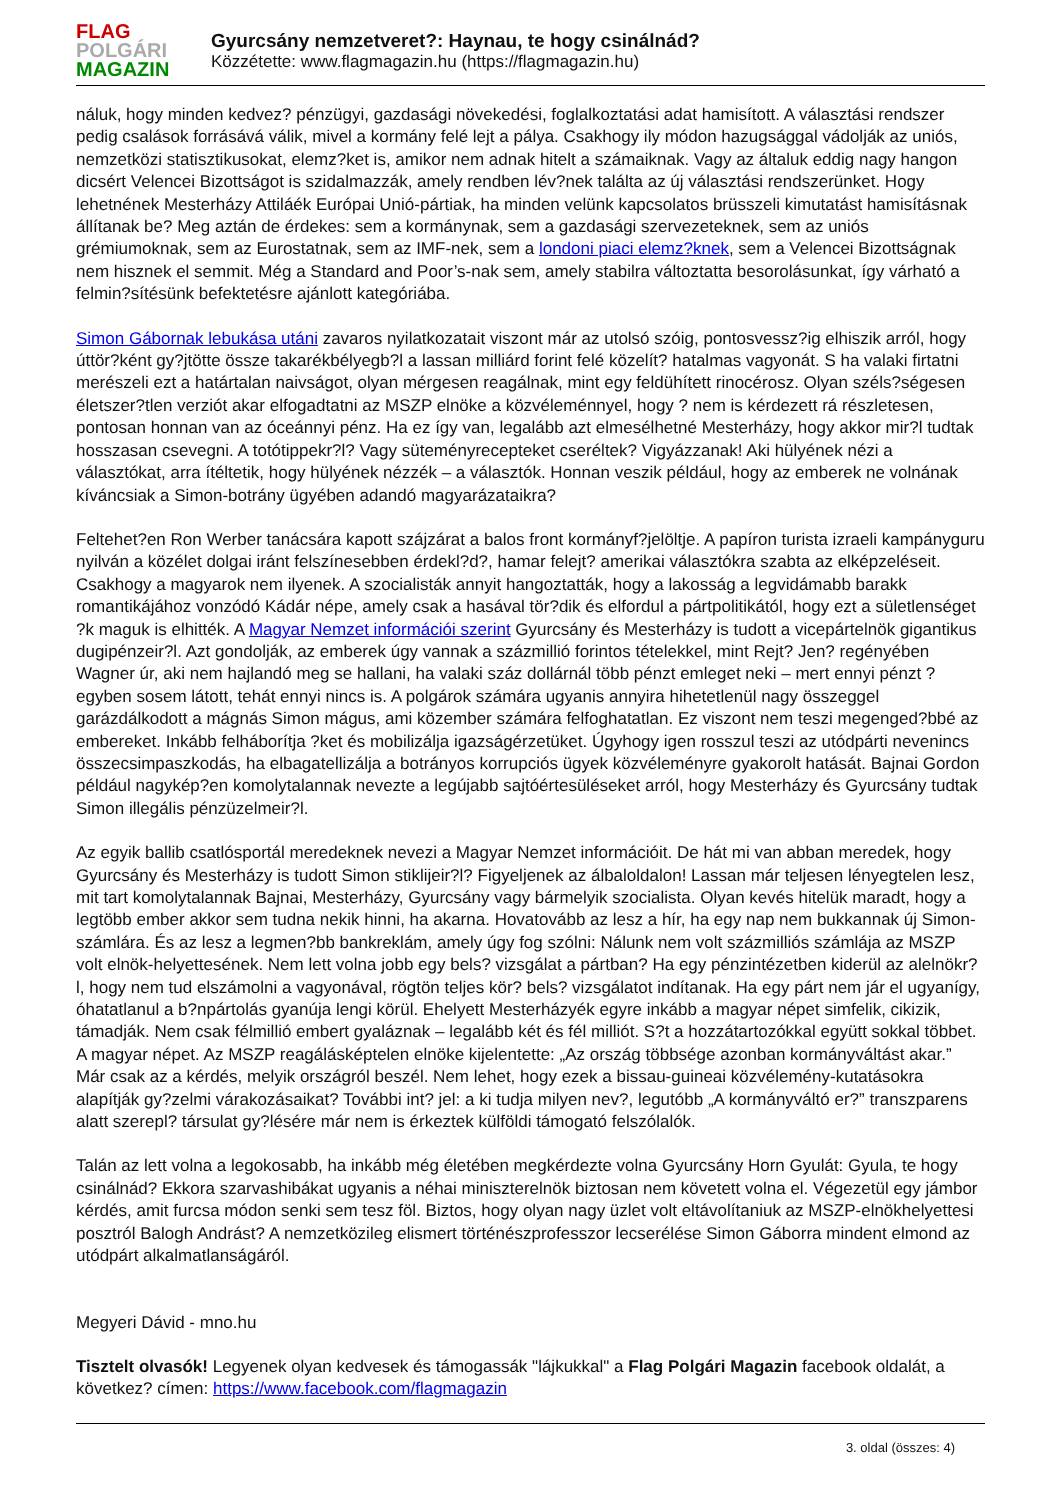FLAG
POLGÁRI
MAGAZIN
Gyurcsány nemzetveret?: Haynau, te hogy csinálnád?
Közzétette: www.flagmagazin.hu (https://flagmagazin.hu)
náluk, hogy minden kedvez? pénzügyi, gazdasági növekedési, foglalkoztatási adat hamisított. A választási rendszer pedig csalások forrásává válik, mivel a kormány felé lejt a pálya. Csakhogy ily módon hazugsággal vádolják az uniós, nemzetközi statisztikusokat, elemz?ket is, amikor nem adnak hitelt a számaiknak. Vagy az általuk eddig nagy hangon dicsért Velencei Bizottságot is szidalmazzák, amely rendben lév?nek találta az új választási rendszerünket. Hogy lehetnének Mesterházy Attiláék Európai Unió-pártiak, ha minden velünk kapcsolatos brüsszeli kimutatást hamisításnak állítanak be? Meg aztán de érdekes: sem a kormánynak, sem a gazdasági szervezeteknek, sem az uniós grémiumoknak, sem az Eurostatnak, sem az IMF-nek, sem a londoni piaci elemz?knek, sem a Velencei Bizottságnak nem hisznek el semmit. Még a Standard and Poor’s-nak sem, amely stabilra változtatta besorolásunkat, így várható a felmin?sítésünk befektetésre ajánlott kategóriába.
Simon Gábornak lebukása utáni zavaros nyilatkozatait viszont már az utolsó szóig, pontosvessz?ig elhiszik arról, hogy úttör?ként gy?jtötte össze takarékbélyegb?l a lassan milliárd forint felé közelít? hatalmas vagyonát. S ha valaki firtatni merészeli ezt a határtalan naivságot, olyan mérgesen reagálnak, mint egy feldühített rinocérosz. Olyan széls?ségesen életszer?tlen verziót akar elfogadtatni az MSZP elnöke a közvéleménnyel, hogy ? nem is kérdezett rá részletesen, pontosan honnan van az óceánnyi pénz. Ha ez így van, legalább azt elmesélhetné Mesterházy, hogy akkor mir?l tudtak hosszasan csevegni. A totótippekr?l? Vagy süteményrecepteket cseréltek? Vigyázzanak! Aki hülyének nézi a választókat, arra ítéltetik, hogy hülyének nézzék – a választók. Honnan veszik például, hogy az emberek ne volnának kíváncsiak a Simon-botrány ügyében adandó magyarázataikra?
Feltehet?en Ron Werber tanácsára kapott szájzárat a balos front kormányf?jelöltje. A papíron turista izraeli kampányguru nyilván a közélet dolgai iránt felszínesebben érdekl?d?, hamar felejt? amerikai választókra szabta az elképzeléseit. Csakhogy a magyarok nem ilyenek. A szocialisták annyit hangoztatták, hogy a lakosság a legvidámabb barakk romantikájához vonzódó Kádár népe, amely csak a hasával tör?dik és elfordul a pártpolitikától, hogy ezt a sületlenséget ?k maguk is elhitték. A Magyar Nemzet információi szerint Gyurcsány és Mesterházy is tudott a vicepártelnök gigantikus dugipénzeir?l. Azt gondolják, az emberek úgy vannak a százmillió forintos tételekkel, mint Rejt? Jen? regényében Wagner úr, aki nem hajlandó meg se hallani, ha valaki száz dollárnál több pénzt emleget neki – mert ennyi pénzt ? egyben sosem látott, tehát ennyi nincs is. A polgárok számára ugyanis annyira hihetetlenül nagy összeggel garázdálkodott a mágnás Simon mágus, ami közember számára felfoghatatlan. Ez viszont nem teszi megenged?bbé az embereket. Inkább felháborítja ?ket és mobilizálja igazságérzetüket. Úgyhogy igen rosszul teszi az utódpárti nevenincs összecsimpaszkodás, ha elbagatellizálja a botrányos korrupciós ügyek közvéleményre gyakorolt hatását. Bajnai Gordon például nagykép?en komolytalannak nevezte a legújabb sajtóértesüléseket arról, hogy Mesterházy és Gyurcsány tudtak Simon illegális pénzüzelmeir?l.
Az egyik ballib csatlósportál meredeknek nevezi a Magyar Nemzet információit. De hát mi van abban meredek, hogy Gyurcsány és Mesterházy is tudott Simon stiklijeir?l? Figyeljenek az álbaloldalon! Lassan már teljesen lényegtelen lesz, mit tart komolytalannak Bajnai, Mesterházy, Gyurcsány vagy bármelyik szocialista. Olyan kevés hitelük maradt, hogy a legtöbb ember akkor sem tudna nekik hinni, ha akarna. Hovatovább az lesz a hír, ha egy nap nem bukkannak új Simon-számlára. És az lesz a legmen?bb bankreklám, amely úgy fog szólni: Nálunk nem volt százmilliós számlája az MSZP volt elnök-helyettesének. Nem lett volna jobb egy bels? vizsgálat a pártban? Ha egy pénzintézetben kiderül az alelnökr?l, hogy nem tud elszámolni a vagyonával, rögtön teljes kör? bels? vizsgálatot indítanak. Ha egy párt nem jár el ugyanígy, óhatatlanul a b?npártolás gyanúja lengi körül. Ehelyett Mesterházyék egyre inkább a magyar népet simfelik, cikizik, támadják. Nem csak félmillió embert gyaláznak – legalább két és fél milliót. S?t a hozzátartozókkal együtt sokkal többet. A magyar népet. Az MSZP reagálásképtelen elnöke kijelentette: „Az ország többsége azonban kormányváltást akar.” Már csak az a kérdés, melyik országról beszél. Nem lehet, hogy ezek a bissau-guineai közvélemény-kutatásokra alapítják gy?zelmi várakozásaikat? További int? jel: a ki tudja milyen nev?, legutóbb „A kormányváltó er?” transzparens alatt szerepl? társulat gy?lésére már nem is érkeztek külföldi támogató felszólalók.
Talán az lett volna a legokosabb, ha inkább még életében megkérdezte volna Gyurcsány Horn Gyulát: Gyula, te hogy csinálnád? Ekkora szarvashibákat ugyanis a néhai miniszterelnök biztosan nem követett volna el. Végezetül egy jámbor kérdés, amit furcsa módon senki sem tesz föl. Biztos, hogy olyan nagy üzlet volt eltávolítaniuk az MSZP-elnökhelyettesi posztról Balogh Andrást? A nemzetközileg elismert történészprofesszor lecserélése Simon Gáborra mindent elmond az utódpárt alkalmatlanságáról.
Megyeri Dávid - mno.hu
Tisztelt olvasók! Legyenek olyan kedvesek és támogassák "lájkukkal" a Flag Polgári Magazin facebook oldalát, a következ? címen: https://www.facebook.com/flagmagazin
3. oldal (összes: 4)